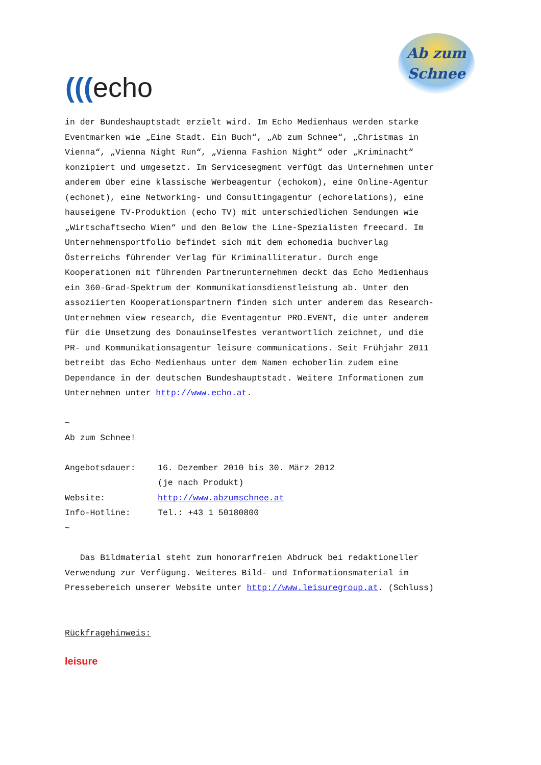(((echo
Ab zum
Schnee
in der Bundeshauptstadt erzielt wird. Im Echo Medienhaus werden starke Eventmarken wie „Eine Stadt. Ein Buch“, „Ab zum Schnee“, „Christmas in Vienna“, „Vienna Night Run“, „Vienna Fashion Night“ oder „Kriminacht“ konzipiert und umgesetzt. Im Servicesegment verfügt das Unternehmen unter anderem über eine klassische Werbeagentur (echokom), eine Online-Agentur (echonet), eine Networking- und Consultingagentur (echorelations), eine hauseigene TV-Produktion (echo TV) mit unterschiedlichen Sendungen wie „Wirtschaftsecho Wien“ und den Below the Line-Spezialisten freecard. Im Unternehmensportfolio befindet sich mit dem echomedia buchverlag Österreichs führender Verlag für Kriminalliteratur. Durch enge Kooperationen mit führenden Partnerunternehmen deckt das Echo Medienhaus ein 360-Grad-Spektrum der Kommunikationsdienstleistung ab. Unter den assoziierten Kooperationspartnern finden sich unter anderem das Research-Unternehmen view research, die Eventagentur PRO.EVENT, die unter anderem für die Umsetzung des Donauinselfestes verantwortlich zeichnet, und die PR- und Kommunikationsagentur leisure communications. Seit Frühjahr 2011 betreibt das Echo Medienhaus unter dem Namen echoberlin zudem eine Dependance in der deutschen Bundeshauptstadt. Weitere Informationen zum Unternehmen unter http://www.echo.at.
~
Ab zum Schnee!
Angebotsdauer: 16. Dezember 2010 bis 30. März 2012
(je nach Produkt)
Website: http://www.abzumschnee.at
Info-Hotline: Tel.: +43 1 50180800
~
Das Bildmaterial steht zum honorarfreien Abdruck bei redaktioneller Verwendung zur Verfügung. Weiteres Bild- und Informationsmaterial im Pressebereich unserer Website unter http://www.leisuregroup.at. (Schluss)
Rückfragehinweis:
leisure